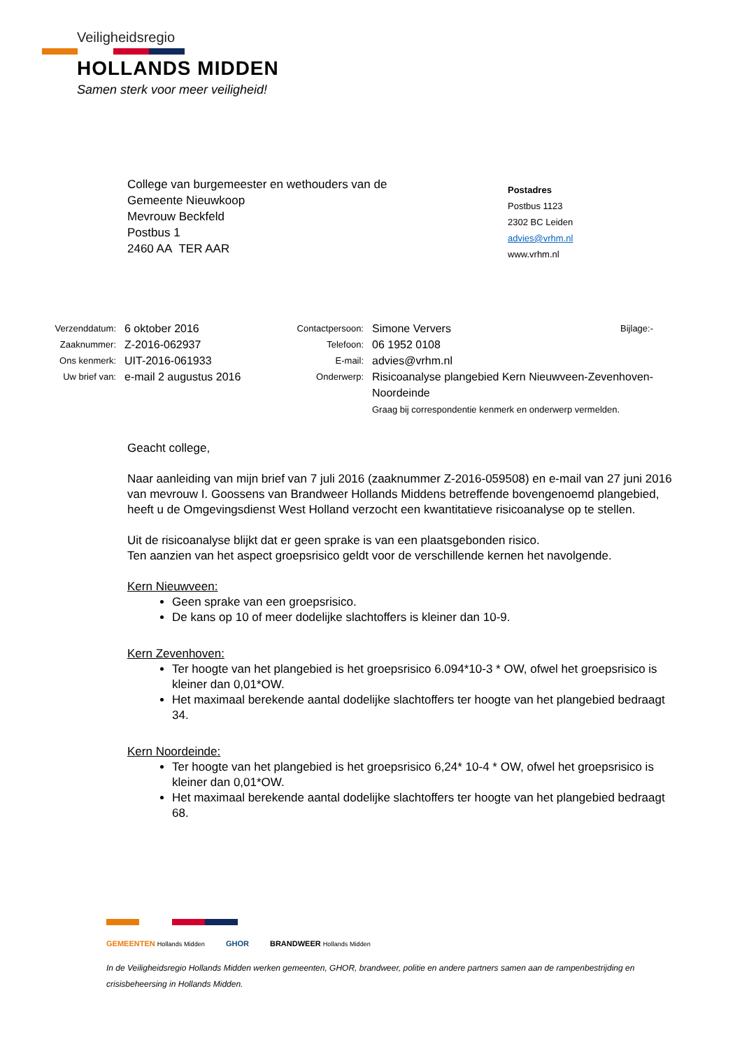Veiligheidsregio
HOLLANDS MIDDEN
Samen sterk voor meer veiligheid!
College van burgemeester en wethouders van de
Gemeente Nieuwkoop
Mevrouw Beckfeld
Postbus 1
2460 AA TER AAR
Postadres
Postbus 1123
2302 BC Leiden
advies@vrhm.nl
www.vrhm.nl
| Verzenddatum: | 6 oktober 2016 | Contactpersoon: | Simone Ververs | Bijlage:- |
| Zaaknummer: | Z-2016-062937 | Telefoon: | 06 1952 0108 | |
| Ons kenmerk: | UIT-2016-061933 | E-mail: | advies@vrhm.nl | |
| Uw brief van: | e-mail 2 augustus 2016 | Onderwerp: | Risicoanalyse plangebied Kern Nieuwveen-Zevenhoven- Noordeinde Graag bij correspondentie kenmerk en onderwerp vermelden. | |
Geacht college,
Naar aanleiding van mijn brief van 7 juli 2016 (zaaknummer Z-2016-059508) en e-mail van 27 juni 2016 van mevrouw I. Goossens van Brandweer Hollands Middens betreffende bovengenoemd plangebied, heeft u de Omgevingsdienst West Holland verzocht een kwantitatieve risicoanalyse op te stellen.
Uit de risicoanalyse blijkt dat er geen sprake is van een plaatsgebonden risico.
Ten aanzien van het aspect groepsrisico geldt voor de verschillende kernen het navolgende.
Kern Nieuwveen:
Geen sprake van een groepsrisico.
De kans op 10 of meer dodelijke slachtoffers is kleiner dan 10-9.
Kern Zevenhoven:
Ter hoogte van het plangebied is het groepsrisico 6.094*10-3 * OW, ofwel het groepsrisico is kleiner dan 0,01*OW.
Het maximaal berekende aantal dodelijke slachtoffers ter hoogte van het plangebied bedraagt 34.
Kern Noordeinde:
Ter hoogte van het plangebied is het groepsrisico 6,24* 10-4 * OW, ofwel het groepsrisico is kleiner dan 0,01*OW.
Het maximaal berekende aantal dodelijke slachtoffers ter hoogte van het plangebied bedraagt 68.
GEMEENTEN Hollands Midden GHOR BRANDWEER Hollands Midden
In de Veiligheidsregio Hollands Midden werken gemeenten, GHOR, brandweer, politie en andere partners samen aan de rampenbestrijding en crisisbeheersing in Hollands Midden.